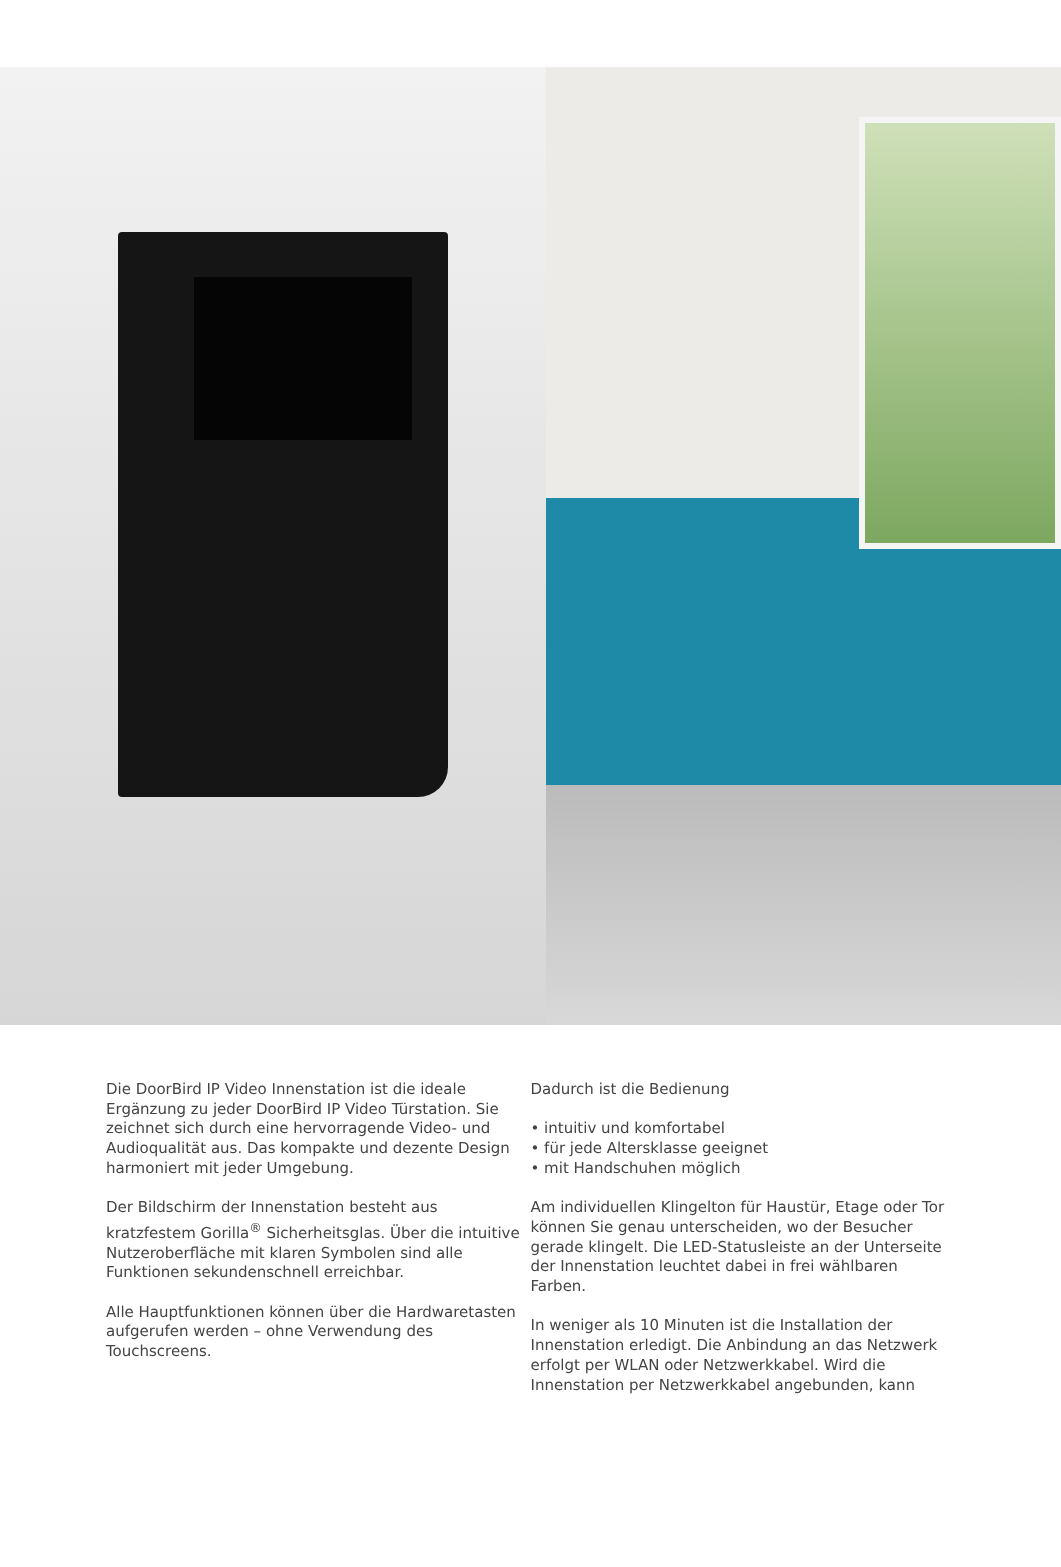Die DoorBird IP Video Innenstation ist die ideale Ergänzung zu jeder DoorBird IP Video Türstation. Sie zeichnet sich durch eine hervorragende Video- und Audioqualität aus. Das kompakte und dezente Design harmoniert mit jeder Umgebung.
Der Bildschirm der Innenstation besteht aus kratzfestem Gorilla<sup>®</sup> Sicherheitsglas. Über die intuitive Nutzeroberfläche mit klaren Symbolen sind alle Funktionen sekundenschnell erreichbar.
Alle Hauptfunktionen können über die Hardwaretasten aufgerufen werden – ohne Verwendung des Touchscreens.
Dadurch ist die Bedienung
• intuitiv und komfortabel
• für jede Altersklasse geeignet
• mit Handschuhen möglich
Am individuellen Klingelton für Haustür, Etage oder Tor können Sie genau unterscheiden, wo der Besucher gerade klingelt. Die LED-Statusleiste an der Unterseite der Innenstation leuchtet dabei in frei wählbaren Farben.
In weniger als 10 Minuten ist die Installation der Innenstation erledigt. Die Anbindung an das Netzwerk erfolgt per WLAN oder Netzwerkkabel. Wird die Innenstation per Netzwerkkabel angebunden, kann